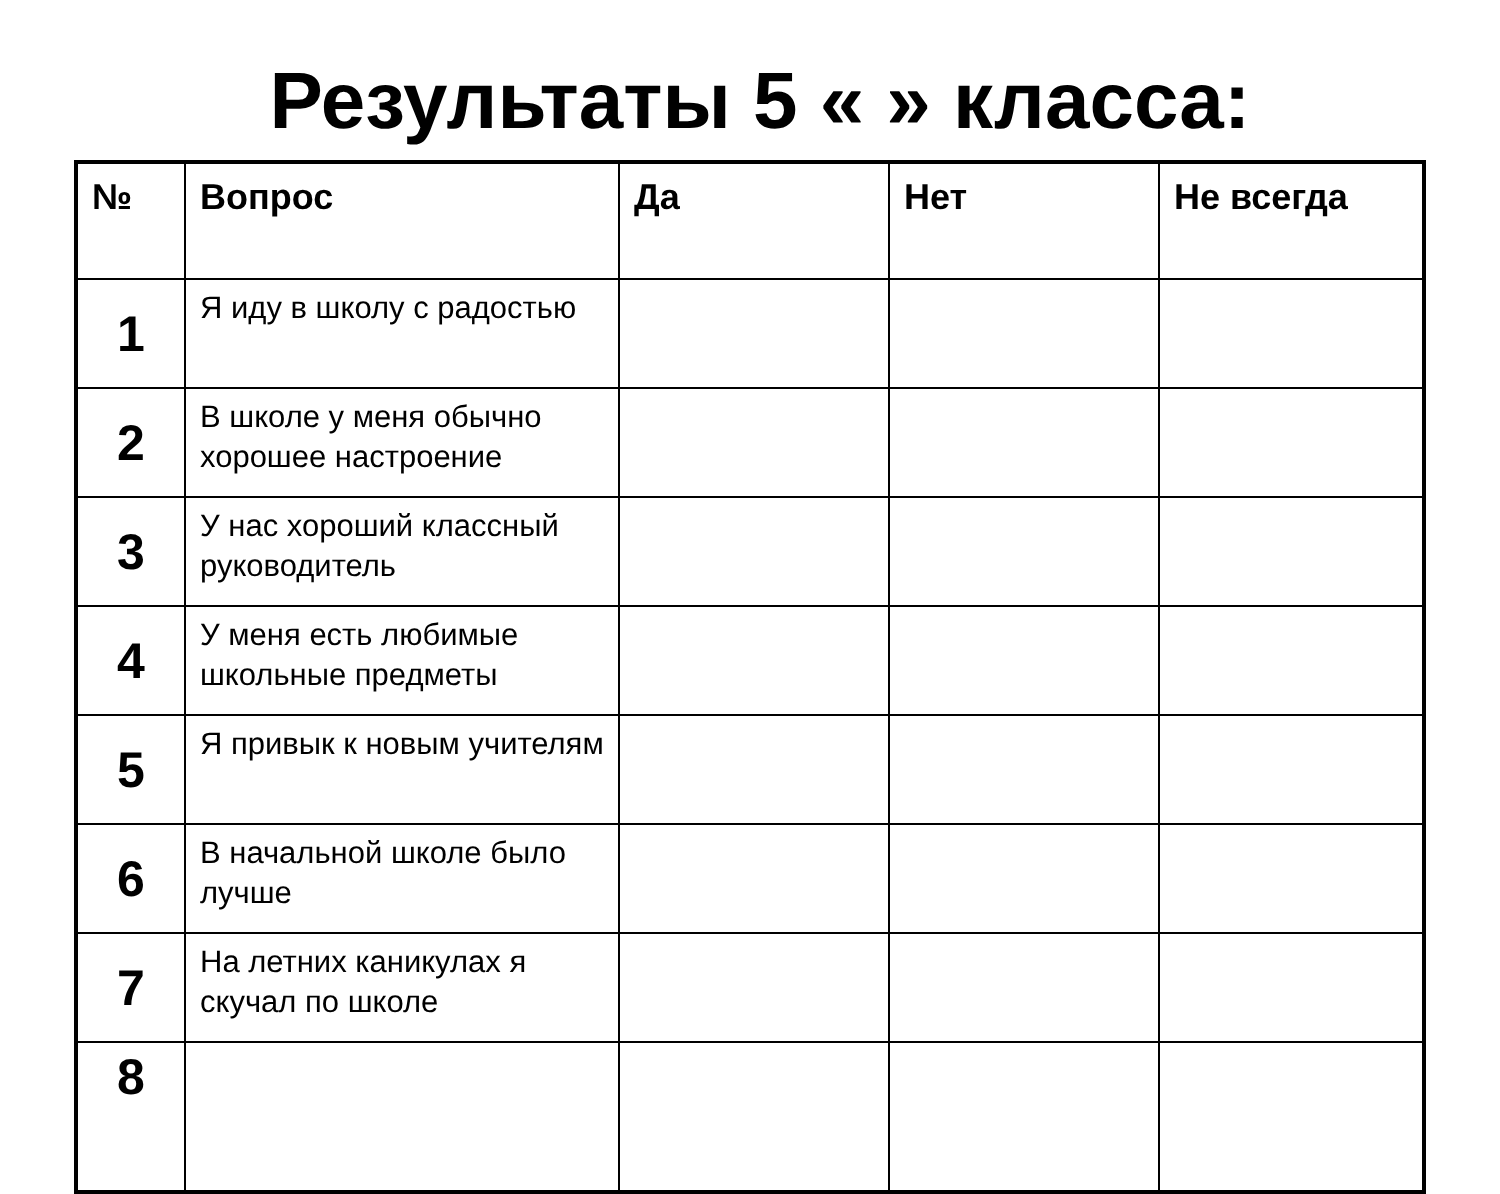Результаты 5 « » класса:
| № | Вопрос | Да | Нет | Не всегда |
| --- | --- | --- | --- | --- |
| 1 | Я иду в школу с радостью | | | |
| 2 | В школе у меня обычно хорошее настроение | | | |
| 3 | У нас хороший классный руководитель | | | |
| 4 | У меня есть любимые школьные предметы | | | |
| 5 | Я привык к новым учителям | | | |
| 6 | В начальной школе было лучше | | | |
| 7 | На летних каникулах я скучал по школе | | | |
| 8 | | | | |